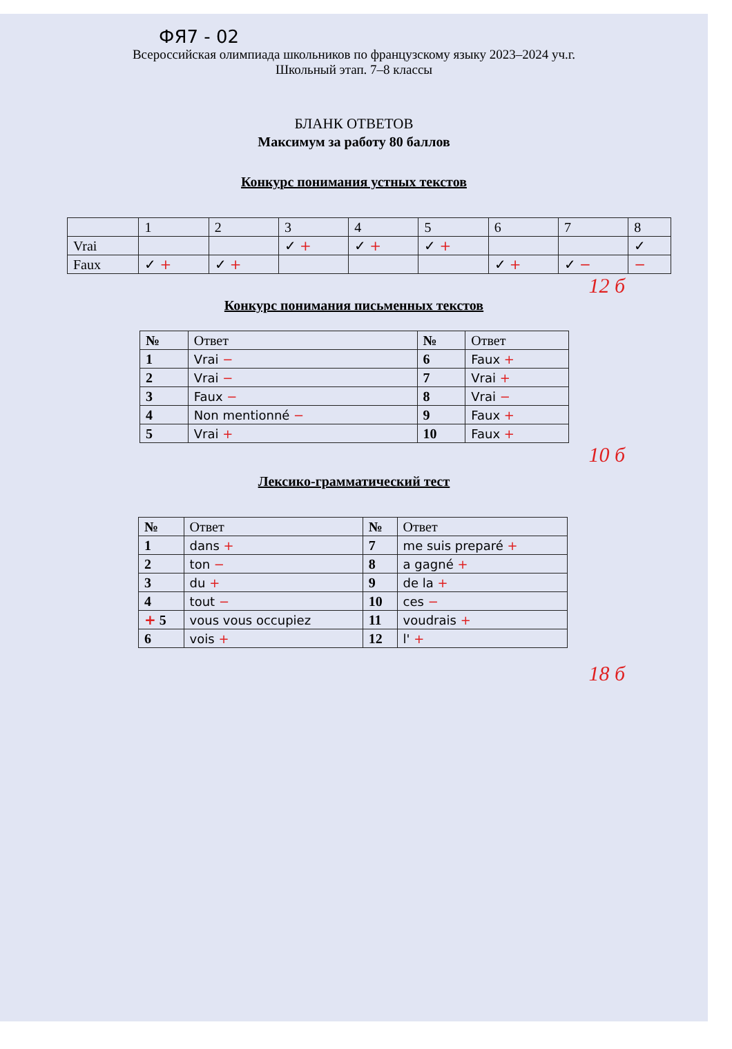ФЯ7 - 02
Всероссийская олимпиада школьников по французскому языку 2023–2024 уч.г.
Школьный этап. 7–8 классы
БЛАНК ОТВЕТОВ
Максимум за работу 80 баллов
Конкурс понимания устных текстов
| | 1 | 2 | 3 | 4 | 5 | 6 | 7 | 8 |
| --- | --- | --- | --- | --- | --- | --- | --- | --- |
| Vrai | | | ✓ + | ✓ + | ✓ + | | | ✓ |
| Faux | ✓ + | ✓ + | | | | ✓ + | ✓ − | − |
12 б
Конкурс понимания письменных текстов
| № | Ответ | № | Ответ |
| --- | --- | --- | --- |
| 1 | Vrai − | 6 | Faux + |
| 2 | Vrai − | 7 | Vrai + |
| 3 | Faux − | 8 | Vrai − |
| 4 | Non mentionné − | 9 | Faux + |
| 5 | Vrai + | 10 | Faux + |
10 б
Лексико-грамматический тест
| № | Ответ | № | Ответ |
| --- | --- | --- | --- |
| 1 | dans + | 7 | me suis preparé + |
| 2 | ton − | 8 | a gagné + |
| 3 | du + | 9 | de la + |
| 4 | tout − | 10 | ces − |
| + 5 | vous vous occupiez | 11 | voudrais + |
| 6 | vois + | 12 | l' + |
18 б